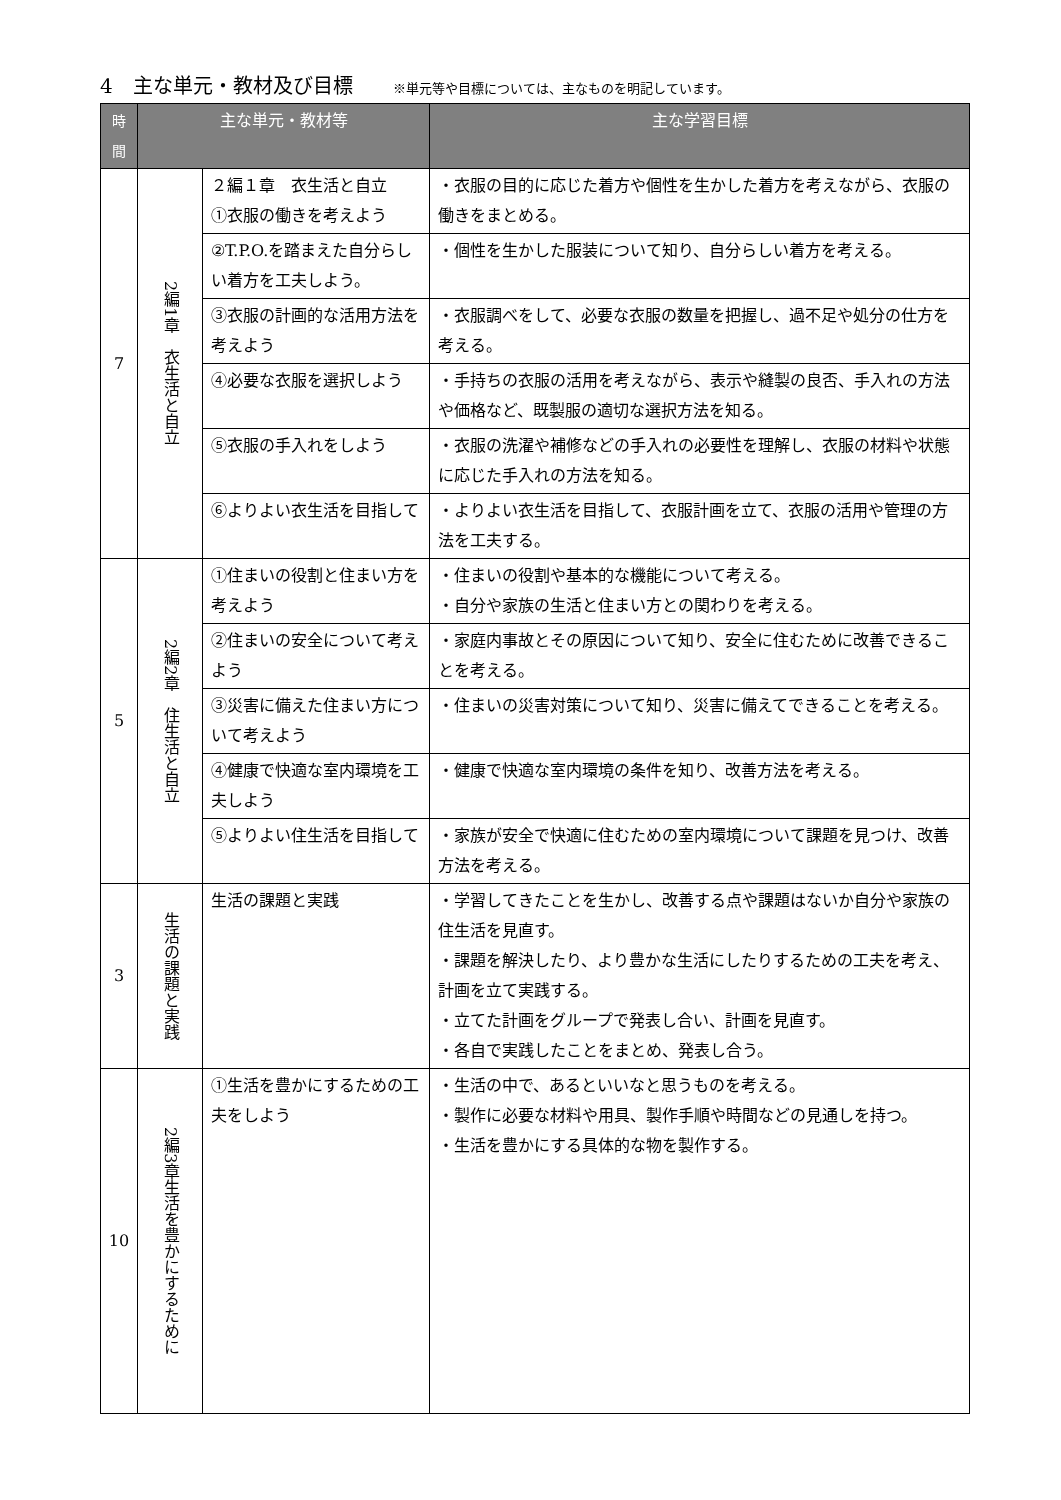4　主な単元・教材及び目標 ※単元等や目標については、主なものを明記しています。
| 時間 | 主な単元・教材等 | | 主な学習目標 |
| --- | --- | --- | --- |
| 7 | 2編1章 衣生活と自立 | ２編１章 衣生活と自立 ①衣服の働きを考えよう | ・衣服の目的に応じた着方や個性を生かした着方を考えながら、衣服の働きをまとめる。 |
| | | ②T.P.O.を踏まえた自分らしい着方を工夫しよう。 | ・個性を生かした服装について知り、自分らしい着方を考える。 |
| | | ③衣服の計画的な活用方法を考えよう | ・衣服調べをして、必要な衣服の数量を把握し、過不足や処分の仕方を考える。 |
| | | ④必要な衣服を選択しよう | ・手持ちの衣服の活用を考えながら、表示や縫製の良否、手入れの方法や価格など、既製服の適切な選択方法を知る。 |
| | | ⑤衣服の手入れをしよう | ・衣服の洗濯や補修などの手入れの必要性を理解し、衣服の材料や状態に応じた手入れの方法を知る。 |
| | | ⑥よりよい衣生活を目指して | ・よりよい衣生活を目指して、衣服計画を立て、衣服の活用や管理の方法を工夫する。 |
| 5 | 2編2章 住生活と自立 | ①住まいの役割と住まい方を考えよう | ・住まいの役割や基本的な機能について考える。 ・自分や家族の生活と住まい方との関わりを考える。 |
| | | ②住まいの安全について考えよう | ・家庭内事故とその原因について知り、安全に住むために改善できることを考える。 |
| | | ③災害に備えた住まい方について考えよう | ・住まいの災害対策について知り、災害に備えてできることを考える。 |
| | | ④健康で快適な室内環境を工夫しよう | ・健康で快適な室内環境の条件を知り、改善方法を考える。 |
| | | ⑤よりよい住生活を目指して | ・家族が安全で快適に住むための室内環境について課題を見つけ、改善方法を考える。 |
| 3 | 生活の課題と実践 | 生活の課題と実践 | ・学習してきたことを生かし、改善する点や課題はないか自分や家族の住生活を見直す。 ・課題を解決したり、より豊かな生活にしたりするための工夫を考え、計画を立て実践する。 ・立てた計画をグループで発表し合い、計画を見直す。 ・各自で実践したことをまとめ、発表し合う。 |
| 10 | 2編3章生活を豊かにするために | ①生活を豊かにするための工夫をしよう | ・生活の中で、あるといいなと思うものを考える。 ・製作に必要な材料や用具、製作手順や時間などの見通しを持つ。 ・生活を豊かにする具体的な物を製作する。 |